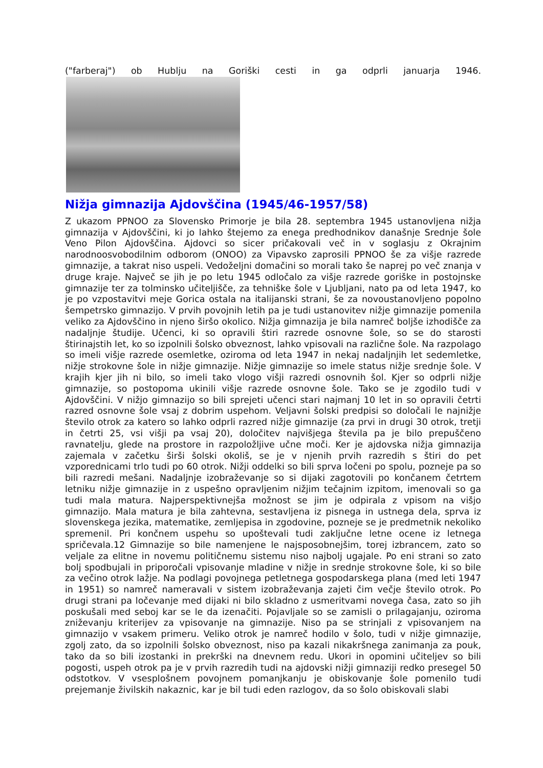("farberaj") ob Hublju na Goriški cesti in ga odprli januarja 1946.
Nižja gimnazija Ajdovščina (1945/46-1957/58)
Z ukazom PPNOO za Slovensko Primorje je bila 28. septembra 1945 ustanovljena nižja gimnazija v Ajdovščini, ki jo lahko štejemo za enega predhodnikov današnje Srednje šole Veno Pilon Ajdovščina. Ajdovci so sicer pričakovali več in v soglasju z Okrajnim narodnoosvobodilnim odborom (ONOO) za Vipavsko zaprosili PPNOO še za višje razrede gimnazije, a takrat niso uspeli. Vedoželjni domačini so morali tako še naprej po več znanja v druge kraje. Največ se jih je po letu 1945 odločalo za višje razrede goriške in postojnske gimnazije ter za tolminsko učiteljišče, za tehniške šole v Ljubljani, nato pa od leta 1947, ko je po vzpostavitvi meje Gorica ostala na italijanski strani, še za novoustanovljeno popolno šempetrsko gimnazijo. V prvih povojnih letih pa je tudi ustanovitev nižje gimnazije pomenila veliko za Ajdovščino in njeno širšo okolico. Nižja gimnazija je bila namreč boljše izhodišče za nadaljnje študije. Učenci, ki so opravili štiri razrede osnovne šole, so se do starosti štirinajstih let, ko so izpolnili šolsko obveznost, lahko vpisovali na različne šole. Na razpolago so imeli višje razrede osemletke, oziroma od leta 1947 in nekaj nadaljnjih let sedemletke, nižje strokovne šole in nižje gimnazije. Nižje gimnazije so imele status nižje srednje šole. V krajih kjer jih ni bilo, so imeli tako vlogo višji razredi osnovnih šol. Kjer so odprli nižje gimnazije, so postopoma ukinili višje razrede osnovne šole. Tako se je zgodilo tudi v Ajdovščini. V nižjo gimnazijo so bili sprejeti učenci stari najmanj 10 let in so opravili četrti razred osnovne šole vsaj z dobrim uspehom. Veljavni šolski predpisi so določali le najnižje število otrok za katero so lahko odprli razred nižje gimnazije (za prvi in drugi 30 otrok, tretji in četrti 25, vsi višji pa vsaj 20), določitev najvišjega števila pa je bilo prepuščeno ravnatelju, glede na prostore in razpoložljive učne moči. Ker je ajdovska nižja gimnazija zajemala v začetku širši šolski okoliš, se je v njenih prvih razredih s štiri do pet vzporednicami trlo tudi po 60 otrok. Nižji oddelki so bili sprva ločeni po spolu, pozneje pa so bili razredi mešani. Nadaljnje izobraževanje so si dijaki zagotovili po končanem četrtem letniku nižje gimnazije in z uspešno opravljenim nižjim tečajnim izpitom, imenovali so ga tudi mala matura. Najperspektivnejša možnost se jim je odpirala z vpisom na višjo gimnazijo. Mala matura je bila zahtevna, sestavljena iz pisnega in ustnega dela, sprva iz slovenskega jezika, matematike, zemljepisa in zgodovine, pozneje se je predmetnik nekoliko spremenil. Pri končnem uspehu so upoštevali tudi zaključne letne ocene iz letnega spričevala.12 Gimnazije so bile namenjene le najsposobnejšim, torej izbrancem, zato so veljale za elitne in novemu političnemu sistemu niso najbolj ugajale. Po eni strani so zato bolj spodbujali in priporočali vpisovanje mladine v nižje in srednje strokovne šole, ki so bile za večino otrok lažje. Na podlagi povojnega petletnega gospodarskega plana (med leti 1947 in 1951) so namreč nameravali v sistem izobraževanja zajeti čim večje število otrok. Po drugi strani pa ločevanje med dijaki ni bilo skladno z usmeritvami novega časa, zato so jih poskušali med seboj kar se le da izenačiti. Pojavljale so se zamisli o prilagajanju, oziroma zniževanju kriterijev za vpisovanje na gimnazije. Niso pa se strinjali z vpisovanjem na gimnazijo v vsakem primeru. Veliko otrok je namreč hodilo v šolo, tudi v nižje gimnazije, zgolj zato, da so izpolnili šolsko obveznost, niso pa kazali nikakršnega zanimanja za pouk, tako da so bili izostanki in prekrški na dnevnem redu. Ukori in opomini učiteljev so bili pogosti, uspeh otrok pa je v prvih razredih tudi na ajdovski nižji gimnaziji redko presegel 50 odstotkov. V vsesplošnem povojnem pomanjkanju je obiskovanje šole pomenilo tudi prejemanje živilskih nakaznic, kar je bil tudi eden razlogov, da so šolo obiskovali slabi